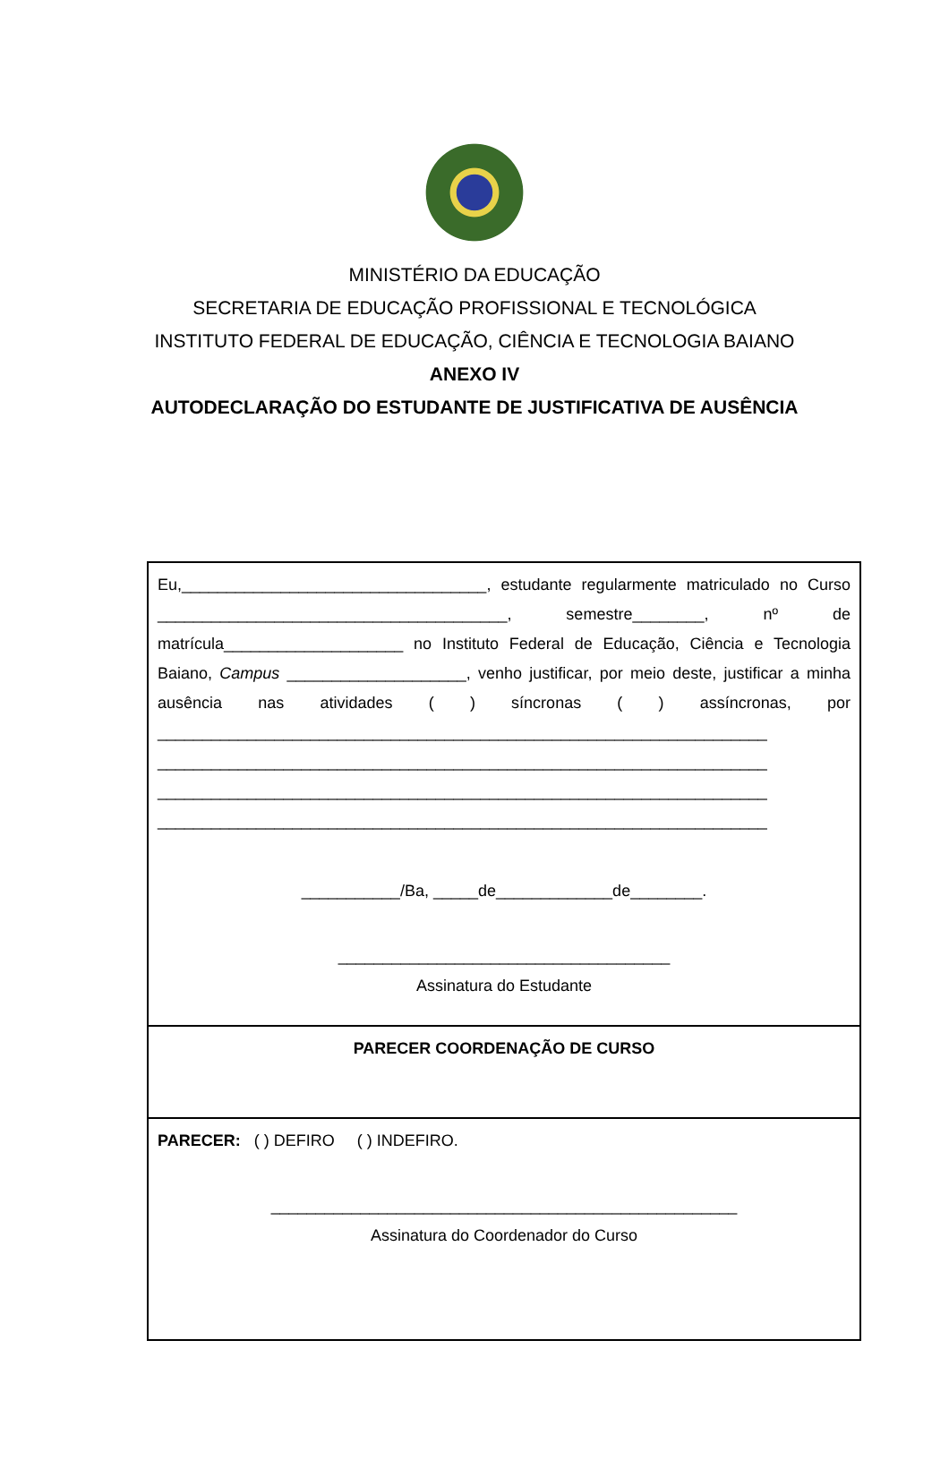MINISTÉRIO DA EDUCAÇÃO
SECRETARIA DE EDUCAÇÃO PROFISSIONAL E TECNOLÓGICA
INSTITUTO FEDERAL DE EDUCAÇÃO, CIÊNCIA E TECNOLOGIA BAIANO
ANEXO IV
AUTODECLARAÇÃO DO ESTUDANTE DE JUSTIFICATIVA DE AUSÊNCIA
Eu,__________________________________, estudante regularmente matriculado no Curso _______________________________________, semestre________, nº de matrícula____________________ no Instituto Federal de Educação, Ciência e Tecnologia Baiano, Campus ____________________, venho justificar, por meio deste, justificar a minha ausência nas atividades ( ) síncronas ( ) assíncronas, por ____________________________________________________________________ ____________________________________________________________________ ____________________________________________________________________ ____________________________________________________________________
___________/Ba, _____de_____________de________.
_____________________________________
Assinatura do Estudante
PARECER COORDENAÇÃO DE CURSO
PARECER: ( ) DEFIRO ( ) INDEFIRO.
____________________________________________________
Assinatura do Coordenador do Curso